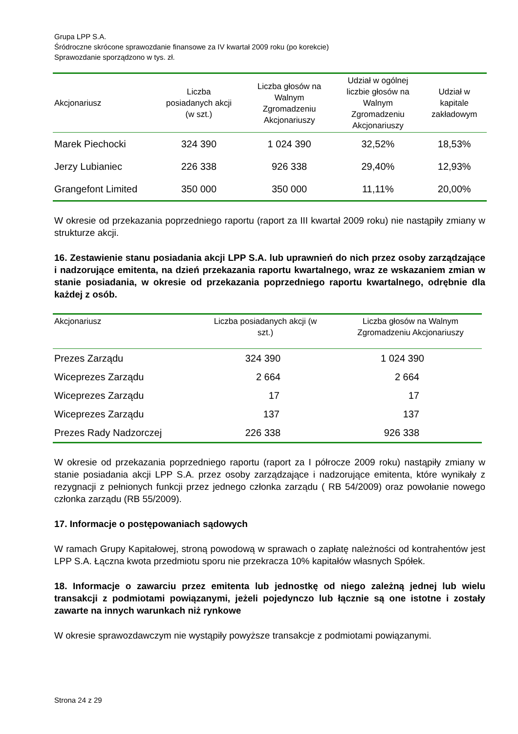Grupa LPP S.A.
Śródroczne skrócone sprawozdanie finansowe za IV kwartał 2009 roku (po korekcie)
Sprawozdanie sporządzono w tys. zł.
| Akcjonariusz | Liczba posiadanych akcji (w szt.) | Liczba głosów na Walnym Zgromadzeniu Akcjonariuszy | Udział w ogólnej liczbie głosów na Walnym Zgromadzeniu Akcjonariuszy | Udział w kapitale zakładowym |
| --- | --- | --- | --- | --- |
| Marek Piechocki | 324 390 | 1 024 390 | 32,52% | 18,53% |
| Jerzy Lubianiec | 226 338 | 926 338 | 29,40% | 12,93% |
| Grangefont Limited | 350 000 | 350 000 | 11,11% | 20,00% |
W okresie od przekazania poprzedniego raportu (raport za III kwartał 2009 roku) nie nastąpiły zmiany w strukturze akcji.
16. Zestawienie stanu posiadania akcji LPP S.A. lub uprawnień do nich przez osoby zarządzające i nadzorujące emitenta, na dzień przekazania raportu kwartalnego, wraz ze wskazaniem zmian w stanie posiadania, w okresie od przekazania poprzedniego raportu kwartalnego, odrębnie dla każdej z osób.
| Akcjonariusz | Liczba posiadanych akcji (w szt.) | Liczba głosów na Walnym Zgromadzeniu Akcjonariuszy |
| --- | --- | --- |
| Prezes Zarządu | 324 390 | 1 024 390 |
| Wiceprezes Zarządu | 2 664 | 2 664 |
| Wiceprezes Zarządu | 17 | 17 |
| Wiceprezes Zarządu | 137 | 137 |
| Prezes Rady Nadzorczej | 226 338 | 926 338 |
W okresie od przekazania poprzedniego raportu (raport za I półrocze 2009 roku) nastąpiły zmiany w stanie posiadania akcji LPP S.A. przez osoby zarządzające i nadzorujące emitenta, które wynikały z rezygnacji z pełnionych funkcji przez jednego członka zarządu ( RB 54/2009) oraz powołanie nowego członka zarządu (RB 55/2009).
17. Informacje o postępowaniach sądowych
W ramach Grupy Kapitałowej, stroną powodową w sprawach o zapłatę należności od kontrahentów jest LPP S.A. Łączna kwota przedmiotu sporu nie przekracza 10% kapitałów własnych Spółek.
18. Informacje o zawarciu przez emitenta lub jednostkę od niego zależną jednej lub wielu transakcji z podmiotami powiązanymi, jeżeli pojedynczo lub łącznie są one istotne i zostały zawarte na innych warunkach niż rynkowe
W okresie sprawozdawczym nie wystąpiły powyższe transakcje z podmiotami powiązanymi.
Strona 24 z 29